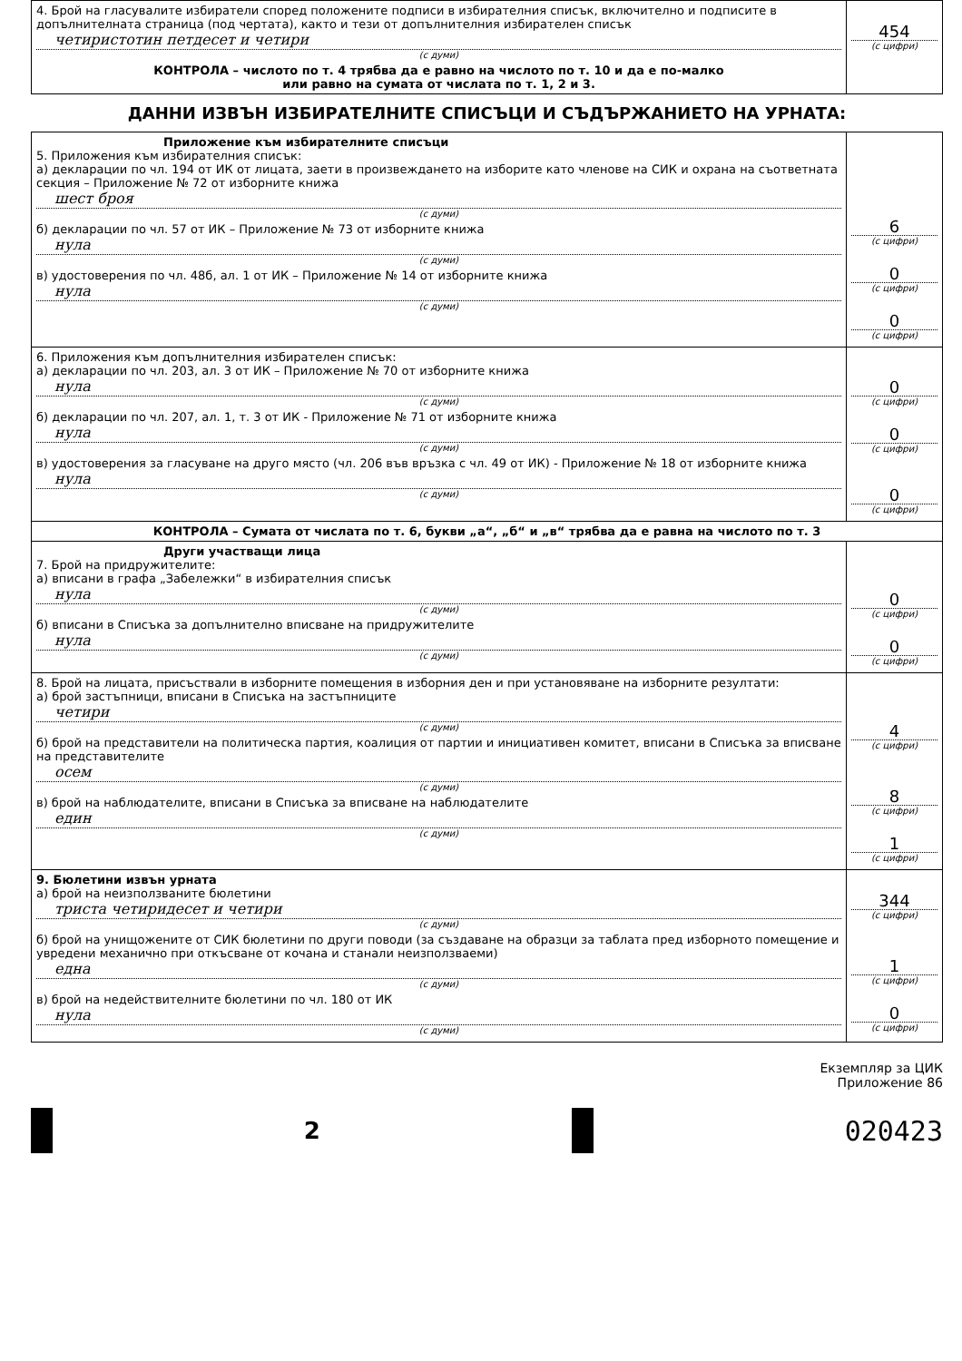| 4. Брой на гласувалите избиратели според положените подписи в избирателния списък, включително и подписите в допълнителната страница (под чертата), както и тези от допълнителния избирателен списък четиристотин петдесет и четири (с думи) КОНТРОЛА – числото по т. 4 трябва да е равно на числото по т. 10 и да е по-малко или равно на сумата от числата по т. 1, 2 и 3. | 454 (с цифри) |
ДАННИ ИЗВЪН ИЗБИРАТЕЛНИТЕ СПИСЪЦИ И СЪДЪРЖАНИЕТО НА УРНАТА:
| Приложение към избирателните списъци 5. Приложения към избирателния списък: а) декларации по чл. 194 от ИК от лицата, заети в произвеждането на изборите като членове на СИК и охрана на съответната секция – Приложение № 72 от изборните книжа шест броя (с думи) б) декларации по чл. 57 от ИК – Приложение № 73 от изборните книжа нула (с думи) в) удостоверения по чл. 48б, ал. 1 от ИК – Приложение № 14 от изборните книжа нула (с думи) | 6 (с цифри) 0 (с цифри) 0 (с цифри) |
| 6. Приложения към допълнителния избирателен списък: а) декларации по чл. 203, ал. 3 от ИК – Приложение № 70 от изборните книжа нула (с думи) б) декларации по чл. 207, ал. 1, т. 3 от ИК - Приложение № 71 от изборните книжа нула (с думи) в) удостоверения за гласуване на друго място (чл. 206 във връзка с чл. 49 от ИК) - Приложение № 18 от изборните книжа нула (с думи) | 0 (с цифри) 0 (с цифри) 0 (с цифри) |
| КОНТРОЛА – Сумата от числата по т. 6, букви „а“, „б“ и „в“ трябва да е равна на числото по т. 3 | |
| Други участващи лица 7. Брой на придружителите: а) вписани в графа „Забележки“ в избирателния списък нула (с думи) б) вписани в Списъка за допълнително вписване на придружителите нула (с думи) | 0 (с цифри) 0 (с цифри) |
| 8. Брой на лицата, присъствали в изборните помещения в изборния ден и при установяване на изборните резултати: а) брой застъпници, вписани в Списъка на застъпниците четири (с думи) б) брой на представители на политическа партия, коалиция от партии и инициативен комитет, вписани в Списъка за вписване на представителите осем (с думи) в) брой на наблюдателите, вписани в Списъка за вписване на наблюдателите един (с думи) | 4 (с цифри) 8 (с цифри) 1 (с цифри) |
| 9. Бюлетини извън урната а) брой на неизползваните бюлетини триста четиридесет и четири (с думи) б) брой на унищожените от СИК бюлетини по други поводи (за създаване на образци за таблата пред изборното помещение и увредени механично при откъсване от кочана и станали неизползваеми) една (с думи) в) брой на недействителните бюлетини по чл. 180 от ИК нула (с думи) | 344 (с цифри) 1 (с цифри) 0 (с цифри) |
Екземпляр за ЦИК
Приложение 86
2
020423